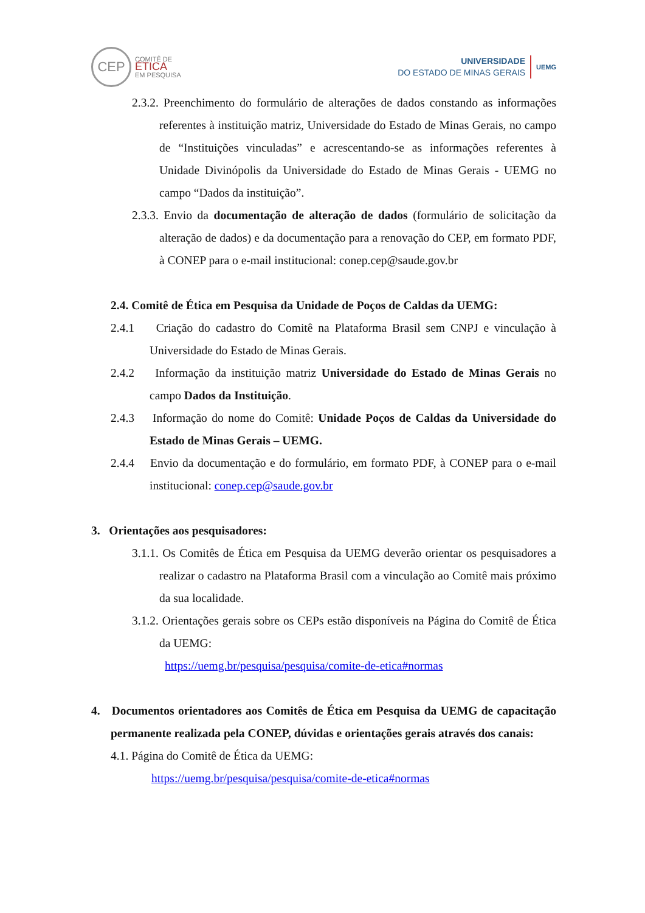CEP
COMITÊ DE
ÉTICA
EM PESQUISA
UNIVERSIDADE
DO ESTADO DE MINAS GERAIS
UEMG
2.3.2. Preenchimento do formulário de alterações de dados constando as informações referentes à instituição matriz, Universidade do Estado de Minas Gerais, no campo de “Instituições vinculadas” e acrescentando-se as informações referentes à Unidade Divinópolis da Universidade do Estado de Minas Gerais - UEMG no campo “Dados da instituição”.
2.3.3. Envio da documentação de alteração de dados (formulário de solicitação da alteração de dados) e da documentação para a renovação do CEP, em formato PDF, à CONEP para o e-mail institucional: conep.cep@saude.gov.br
2.4. Comitê de Ética em Pesquisa da Unidade de Poços de Caldas da UEMG:
2.4.1 Criação do cadastro do Comitê na Plataforma Brasil sem CNPJ e vinculação à Universidade do Estado de Minas Gerais.
2.4.2 Informação da instituição matriz Universidade do Estado de Minas Gerais no campo Dados da Instituição.
2.4.3 Informação do nome do Comitê: Unidade Poços de Caldas da Universidade do Estado de Minas Gerais – UEMG.
2.4.4 Envio da documentação e do formulário, em formato PDF, à CONEP para o e-mail institucional: conep.cep@saude.gov.br
3. Orientações aos pesquisadores:
3.1.1. Os Comitês de Ética em Pesquisa da UEMG deverão orientar os pesquisadores a realizar o cadastro na Plataforma Brasil com a vinculação ao Comitê mais próximo da sua localidade.
3.1.2. Orientações gerais sobre os CEPs estão disponíveis na Página do Comitê de Ética da UEMG:
https://uemg.br/pesquisa/pesquisa/comite-de-etica#normas
4. Documentos orientadores aos Comitês de Ética em Pesquisa da UEMG de capacitação permanente realizada pela CONEP, dúvidas e orientações gerais através dos canais:
4.1. Página do Comitê de Ética da UEMG:
https://uemg.br/pesquisa/pesquisa/comite-de-etica#normas